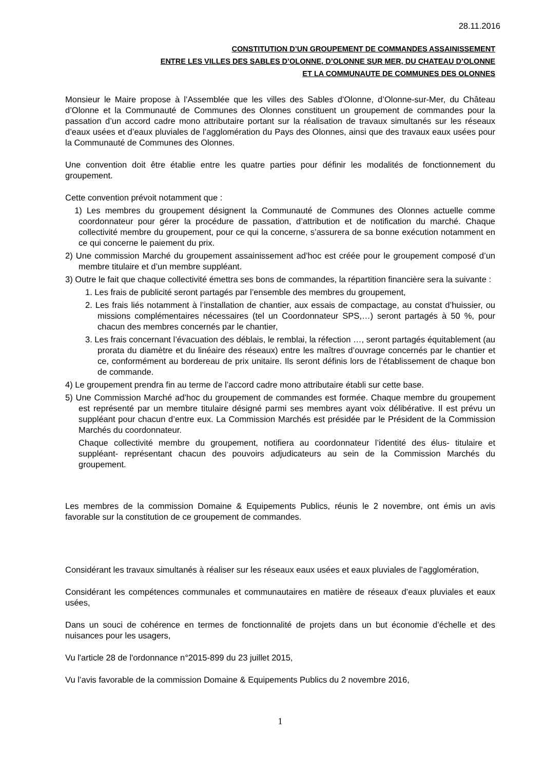28.11.2016
CONSTITUTION D’UN GROUPEMENT DE COMMANDES ASSAINISSEMENT
ENTRE LES VILLES DES SABLES D’OLONNE, D’OLONNE SUR MER, DU CHATEAU D’OLONNE
ET LA COMMUNAUTE DE COMMUNES DES OLONNES
Monsieur le Maire propose à l’Assemblée que les villes des Sables d'Olonne, d’Olonne-sur-Mer, du Château d’Olonne et la Communauté de Communes des Olonnes constituent un groupement de commandes pour la passation d’un accord cadre mono attributaire portant sur la réalisation de travaux simultanés sur les réseaux d’eaux usées et d’eaux pluviales de l’agglomération du Pays des Olonnes, ainsi que des travaux eaux usées pour la Communauté de Communes des Olonnes.
Une convention doit être établie entre les quatre parties pour définir les modalités de fonctionnement du groupement.
Cette convention prévoit notamment que :
1) Les membres du groupement désignent la Communauté de Communes des Olonnes actuelle comme coordonnateur pour gérer la procédure de passation, d’attribution et de notification du marché. Chaque collectivité membre du groupement, pour ce qui la concerne, s’assurera de sa bonne exécution notamment en ce qui concerne le paiement du prix.
2) Une commission Marché du groupement assainissement ad’hoc est créée pour le groupement composé d’un membre titulaire et d’un membre suppléant.
3) Outre le fait que chaque collectivité émettra ses bons de commandes, la répartition financière sera la suivante :
1. Les frais de publicité seront partagés par l’ensemble des membres du groupement,
2. Les frais liés notamment à l’installation de chantier, aux essais de compactage, au constat d’huissier, ou missions complémentaires nécessaires (tel un Coordonnateur SPS,…) seront partagés à 50 %, pour chacun des membres concernés par le chantier,
3. Les frais concernant l’évacuation des déblais, le remblai, la réfection …, seront partagés équitablement (au prorata du diamètre et du linéaire des réseaux) entre les maîtres d’ouvrage concernés par le chantier et ce, conformément au bordereau de prix unitaire. Ils seront définis lors de l’établissement de chaque bon de commande.
4) Le groupement prendra fin au terme de l’accord cadre mono attributaire établi sur cette base.
5) Une Commission Marché ad’hoc du groupement de commandes est formée. Chaque membre du groupement est représenté par un membre titulaire désigné parmi ses membres ayant voix délibérative. Il est prévu un suppléant pour chacun d’entre eux. La Commission Marchés est présidée par le Président de la Commission Marchés du coordonnateur.
Chaque collectivité membre du groupement, notifiera au coordonnateur l’identité des élus- titulaire et suppléant- représentant chacun des pouvoirs adjudicateurs au sein de la Commission Marchés du groupement.
Les membres de la commission Domaine & Equipements Publics, réunis le 2 novembre, ont émis un avis favorable sur la constitution de ce groupement de commandes.
Considérant les travaux simultanés à réaliser sur les réseaux eaux usées et eaux pluviales de l’agglomération,
Considérant les compétences communales et communautaires en matière de réseaux d’eaux pluviales et eaux usées,
Dans un souci de cohérence en termes de fonctionnalité de projets dans un but économie d’échelle et des nuisances pour les usagers,
Vu l'article 28 de l'ordonnance n°2015-899 du 23 juillet 2015,
Vu l’avis favorable de la commission Domaine & Equipements Publics du 2 novembre 2016,
1